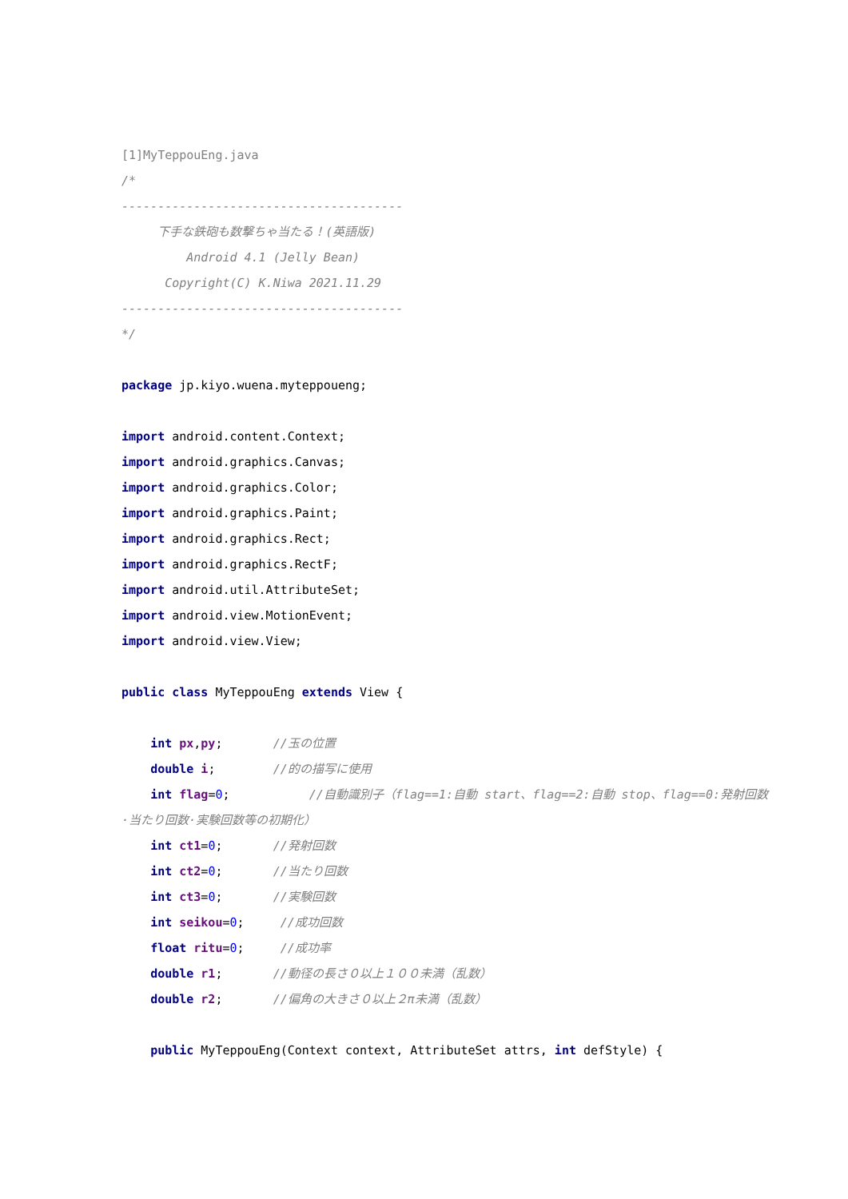[1]MyTeppouEng.java
/*
---------------------------------------
下手な鉄砲も数撃ちゃ当たる！(英語版)
Android 4.1 (Jelly Bean)
Copyright(C) K.Niwa 2021.11.29
---------------------------------------
*/
package jp.kiyo.wuena.myteppoueng;
import android.content.Context;
import android.graphics.Canvas;
import android.graphics.Color;
import android.graphics.Paint;
import android.graphics.Rect;
import android.graphics.RectF;
import android.util.AttributeSet;
import android.view.MotionEvent;
import android.view.View;
public class MyTeppouEng extends View {
int px,py; //玉の位置
double i; //的の描写に使用
int flag=0; //自動識別子（flag==1:自動 start、flag==2:自動 stop、flag==0:発射回数·当たり回数·実験回数等の初期化）
int ct1=0; //発射回数
int ct2=0; //当たり回数
int ct3=0; //実験回数
int seikou=0; //成功回数
float ritu=0; //成功率
double r1; //動径の長さ０以上１００未満（乱数）
double r2; //偏角の大きさ０以上２π未満（乱数）
public MyTeppouEng(Context context, AttributeSet attrs, int defStyle) {